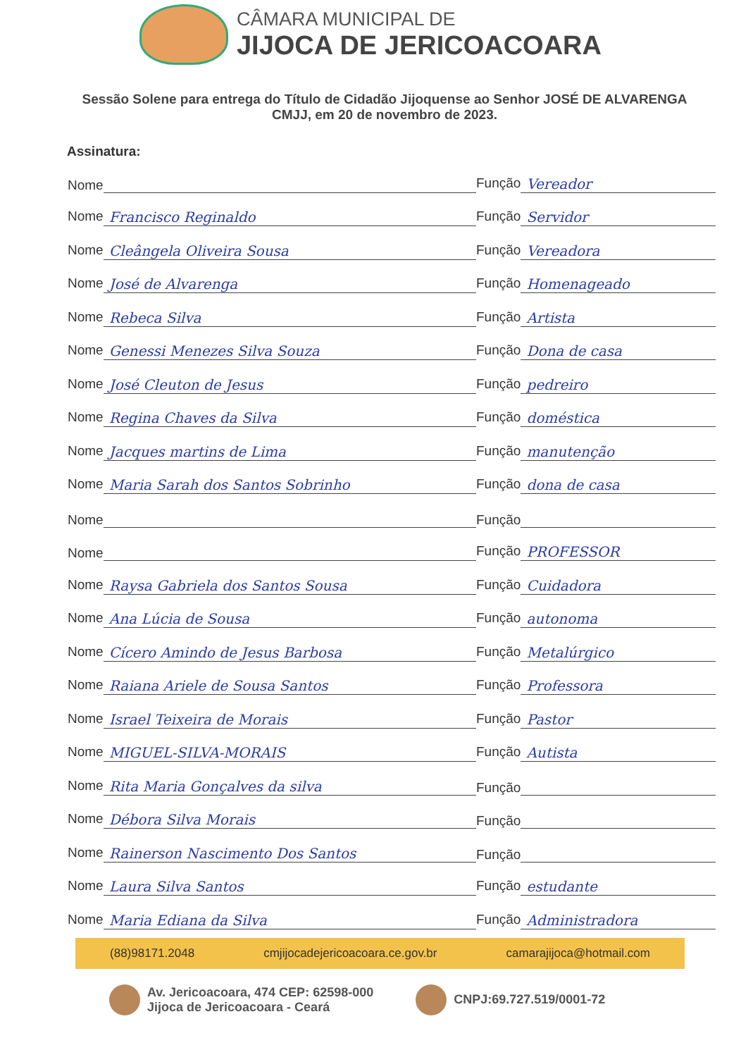CÂMARA MUNICIPAL DE
JIJOCA DE JERICOACOARA
Sessão Solene para entrega do Título de Cidadão Jijoquense ao Senhor JOSÉ DE ALVARENGA
CMJJ, em 20 de novembro de 2023.
Assinatura:
Nome
Função Vereador
Nome Francisco Reginaldo
Função Servidor
Nome Cleângela Oliveira Sousa
Função Vereadora
Nome José de Alvarenga
Função Homenageado
Nome Rebeca Silva
Função Artista
Nome Genessi Menezes Silva Souza
Função Dona de casa
Nome José Cleuton de Jesus
Função pedreiro
Nome Regina Chaves da Silva
Função doméstica
Nome Jacques martins de Lima
Função manutenção
Nome Maria Sarah dos Santos Sobrinho
Função dona de casa
Nome
Função
Nome
Função PROFESSOR
Nome Raysa Gabriela dos Santos Sousa
Função Cuidadora
Nome Ana Lúcia de Sousa
Função autonoma
Nome Cícero Amindo de Jesus Barbosa
Função Metalúrgico
Nome Raiana Ariele de Sousa Santos
Função Professora
Nome Israel Teixeira de Morais
Função Pastor
Nome MIGUEL-SILVA-MORAIS
Função Autista
Nome Rita Maria Gonçalves da silva
Função
Nome Débora Silva Morais
Função
Nome Rainerson Nascimento Dos Santos
Função
Nome Laura Silva Santos
Função estudante
Nome Maria Ediana da Silva
Função Administradora
(88)98171.2048 cmjijocadejericoacoara.ce.gov.br camarajijoca@hotmail.com
Av. Jericoacoara, 474 CEP: 62598-000
Jijoca de Jericoacoara - Ceará
CNPJ:69.727.519/0001-72